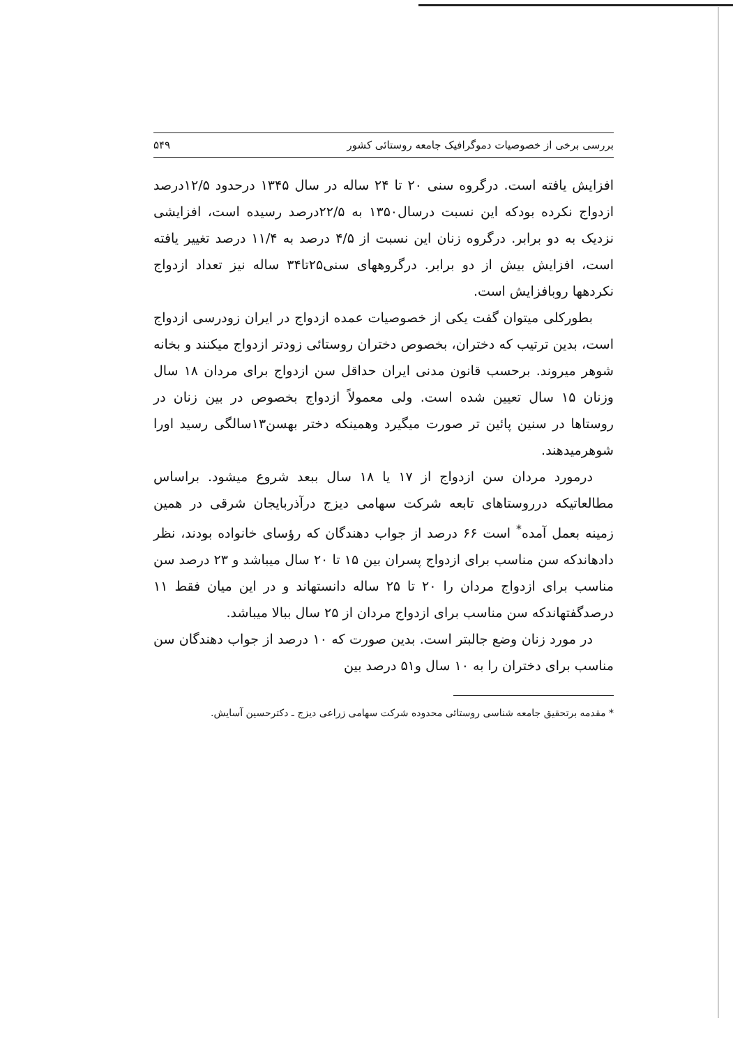بررسی برخی از خصوصیات دموگرافیک جامعه روستائی کشور ۵۴۹
افزایش یافته است. درگروه سنی ۲۰ تا ۲۴ ساله در سال ۱۳۴۵ درحدود ۱۲/۵درصد ازدواج نکرده بودکه این نسبت درسال۱۳۵۰ به ۲۲/۵درصد رسیده است، افزایشی نزدیک به دو برابر. درگروه زنان این نسبت از ۴/۵ درصد به ۱۱/۴ درصد تغییر یافته است، افزایش بیش از دو برابر. درگروههای سنی۲۵تا۳۴ ساله نیز تعداد ازدواج نکردهها روبافزایش است.
بطورکلی میتوان گفت یکی از خصوصیات عمده ازدواج در ایران زودرسی ازدواج است، بدین ترتیب که دختران، بخصوص دختران روستائی زودتر ازدواج میکنند و بخانه شوهر میروند. برحسب قانون مدنی ایران حداقل سن ازدواج برای مردان ۱۸ سال وزنان ۱۵ سال تعیین شده است. ولی معمولاً ازدواج بخصوص در بین زنان در روستاها در سنین پائین تر صورت میگیرد وهمینکه دختر بهسن۱۳سالگی رسید اورا شوهرمیدهند.
درمورد مردان سن ازدواج از ۱۷ یا ۱۸ سال ببعد شروع میشود. براساس مطالعاتیکه درروستاهای تابعه شرکت سهامی دیزج درآذربایجان شرقی در همین زمینه بعمل آمده<sup>*</sup> است ۶۶ درصد از جواب دهندگان که رؤسای خانواده بودند، نظر دادهاندکه سن مناسب برای ازدواج پسران بین ۱۵ تا ۲۰ سال میباشد و ۲۳ درصد سن مناسب برای ازدواج مردان را ۲۰ تا ۲۵ ساله دانستهاند و در این میان فقط ۱۱ درصدگفتهاندکه سن مناسب برای ازدواج مردان از ۲۵ سال ببالا میباشد.
در مورد زنان وضع جالبتر است. بدین صورت که ۱۰ درصد از جواب دهندگان سن مناسب برای دختران را به ۱۰ سال و۵۱ درصد بین
* مقدمه برتحقیق جامعه شناسی روستائی محدوده شرکت سهامی زراعی دیزج ـ دکترحسین آسایش.